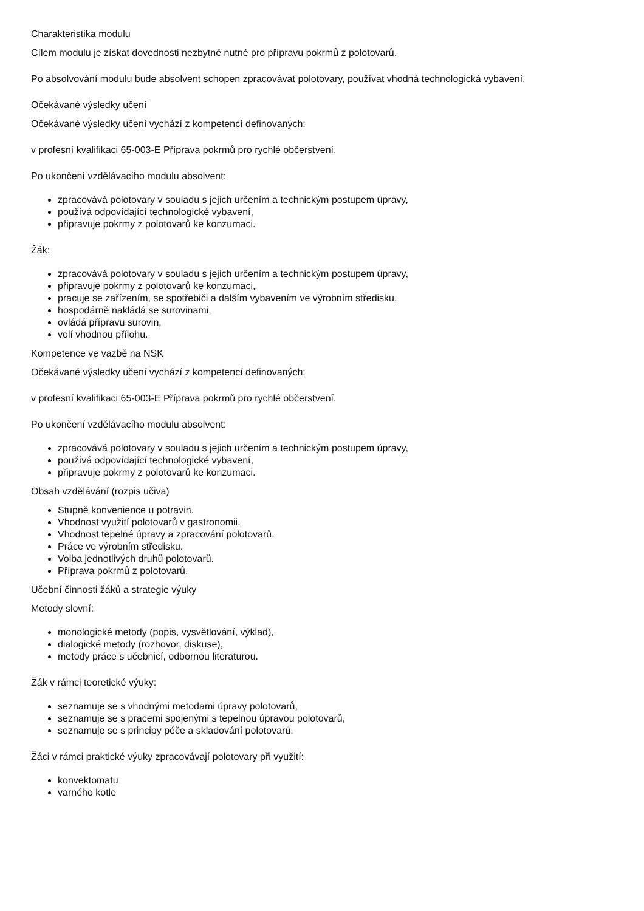Charakteristika modulu
Cílem modulu je získat dovednosti nezbytně nutné pro přípravu pokrmů z polotovarů.
Po absolvování modulu bude absolvent schopen zpracovávat polotovary, používat vhodná technologická vybavení.
Očekávané výsledky učení
Očekávané výsledky učení vychází z kompetencí definovaných:
v profesní kvalifikaci 65-003-E Příprava pokrmů pro rychlé občerstvení.
Po ukončení vzdělávacího modulu absolvent:
zpracovává polotovary v souladu s jejich určením a technickým postupem úpravy,
používá odpovídající technologické vybavení,
připravuje pokrmy z polotovarů ke konzumaci.
Žák:
zpracovává polotovary v souladu s jejich určením a technickým postupem úpravy,
připravuje pokrmy z polotovarů ke konzumaci,
pracuje se zařízením, se spotřebiči a dalším vybavením ve výrobním středisku,
hospodárně nakládá se surovinami,
ovládá přípravu surovin,
volí vhodnou přílohu.
Kompetence ve vazbě na NSK
Očekávané výsledky učení vychází z kompetencí definovaných:
v profesní kvalifikaci 65-003-E Příprava pokrmů pro rychlé občerstvení.
Po ukončení vzdělávacího modulu absolvent:
zpracovává polotovary v souladu s jejich určením a technickým postupem úpravy,
používá odpovídající technologické vybavení,
připravuje pokrmy z polotovarů ke konzumaci.
Obsah vzdělávání (rozpis učiva)
Stupně konvenience u potravin.
Vhodnost využití polotovarů v gastronomii.
Vhodnost tepelné úpravy a zpracování polotovarů.
Práce ve výrobním středisku.
Volba jednotlivých druhů polotovarů.
Příprava pokrmů z polotovarů.
Učební činnosti žáků a strategie výuky
Metody slovní:
monologické metody (popis, vysvětlování, výklad),
dialogické metody (rozhovor, diskuse),
metody práce s učebnicí, odbornou literaturou.
Žák v rámci teoretické výuky:
seznamuje se s vhodnými metodami úpravy polotovarů,
seznamuje se s pracemi spojenými s tepelnou úpravou polotovarů,
seznamuje se s principy péče a skladování polotovarů.
Žáci v rámci praktické výuky zpracovávají polotovary při využití:
konvektomatu
varného kotle